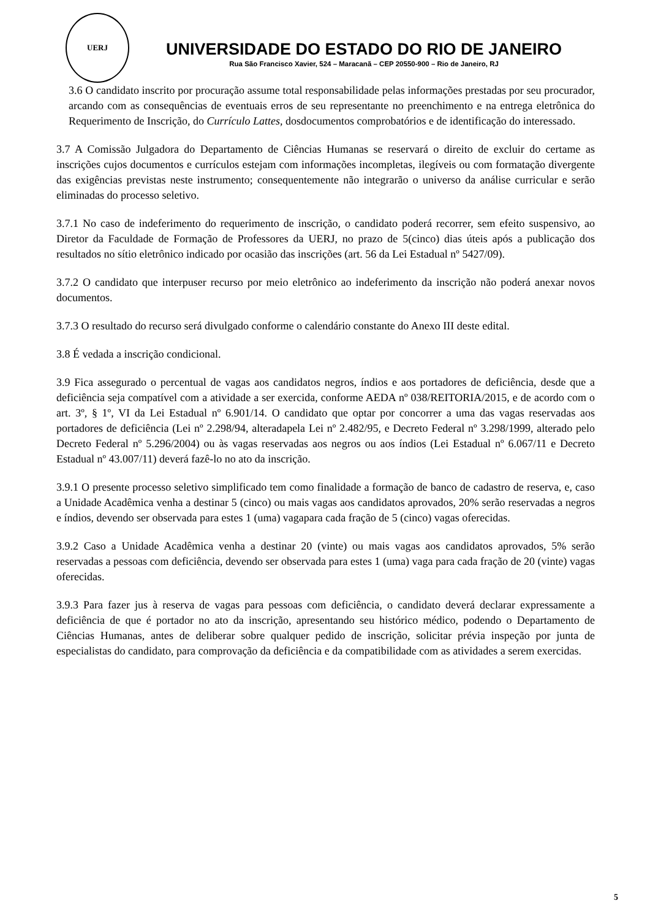UERJ
UNIVERSIDADE DO ESTADO DO RIO DE JANEIRO
Rua São Francisco Xavier, 524 – Maracanã – CEP 20550-900 – Rio de Janeiro, RJ
3.6 O candidato inscrito por procuração assume total responsabilidade pelas informações prestadas por seu procurador, arcando com as consequências de eventuais erros de seu representante no preenchimento e na entrega eletrônica do Requerimento de Inscrição, do Currículo Lattes, dosdocumentos comprobatórios e de identificação do interessado.
3.7 A Comissão Julgadora do Departamento de Ciências Humanas se reservará o direito de excluir do certame as inscrições cujos documentos e currículos estejam com informações incompletas, ilegíveis ou com formatação divergente das exigências previstas neste instrumento; consequentemente não integrarão o universo da análise curricular e serão eliminadas do processo seletivo.
3.7.1 No caso de indeferimento do requerimento de inscrição, o candidato poderá recorrer, sem efeito suspensivo, ao Diretor da Faculdade de Formação de Professores da UERJ, no prazo de 5(cinco) dias úteis após a publicação dos resultados no sítio eletrônico indicado por ocasião das inscrições (art. 56 da Lei Estadual nº 5427/09).
3.7.2 O candidato que interpuser recurso por meio eletrônico ao indeferimento da inscrição não poderá anexar novos documentos.
3.7.3 O resultado do recurso será divulgado conforme o calendário constante do Anexo III deste edital.
3.8 É vedada a inscrição condicional.
3.9 Fica assegurado o percentual de vagas aos candidatos negros, índios e aos portadores de deficiência, desde que a deficiência seja compatível com a atividade a ser exercida, conforme AEDA nº 038/REITORIA/2015, e de acordo com o art. 3º, § 1º, VI da Lei Estadual nº 6.901/14. O candidato que optar por concorrer a uma das vagas reservadas aos portadores de deficiência (Lei nº 2.298/94, alteradapela Lei nº 2.482/95, e Decreto Federal nº 3.298/1999, alterado pelo Decreto Federal nº 5.296/2004) ou às vagas reservadas aos negros ou aos índios (Lei Estadual nº 6.067/11 e Decreto Estadual nº 43.007/11) deverá fazê-lo no ato da inscrição.
3.9.1 O presente processo seletivo simplificado tem como finalidade a formação de banco de cadastro de reserva, e, caso a Unidade Acadêmica venha a destinar 5 (cinco) ou mais vagas aos candidatos aprovados, 20% serão reservadas a negros e índios, devendo ser observada para estes 1 (uma) vagapara cada fração de 5 (cinco) vagas oferecidas.
3.9.2 Caso a Unidade Acadêmica venha a destinar 20 (vinte) ou mais vagas aos candidatos aprovados, 5% serão reservadas a pessoas com deficiência, devendo ser observada para estes 1 (uma) vaga para cada fração de 20 (vinte) vagas oferecidas.
3.9.3 Para fazer jus à reserva de vagas para pessoas com deficiência, o candidato deverá declarar expressamente a deficiência de que é portador no ato da inscrição, apresentando seu histórico médico, podendo o Departamento de Ciências Humanas, antes de deliberar sobre qualquer pedido de inscrição, solicitar prévia inspeção por junta de especialistas do candidato, para comprovação da deficiência e da compatibilidade com as atividades a serem exercidas.
5